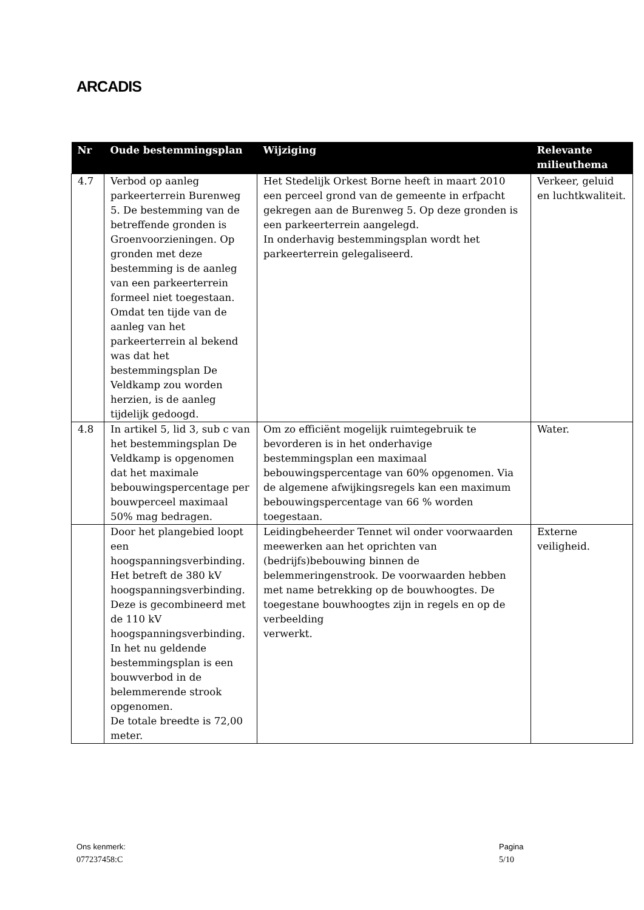ARCADIS
| Nr | Oude bestemmingsplan | Wijziging | Relevante milieuthema |
| --- | --- | --- | --- |
| 4.7 | Verbod op aanleg parkeerterrein Burenweg 5. De bestemming van de betreffende gronden is Groenvoorzieningen. Op gronden met deze bestemming is de aanleg van een parkeerterrein formeel niet toegestaan. Omdat ten tijde van de aanleg van het parkeerterrein al bekend was dat het bestemmingsplan De Veldkamp zou worden herzien, is de aanleg tijdelijk gedoogd. | Het Stedelijk Orkest Borne heeft in maart 2010 een perceel grond van de gemeente in erfpacht gekregen aan de Burenweg 5. Op deze gronden is een parkeerterrein aangelegd. In onderhavig bestemmingsplan wordt het parkeerterrein gelegaliseerd. | Verkeer, geluid en luchtkwaliteit. |
| 4.8 | In artikel 5, lid 3, sub c van het bestemmingsplan De Veldkamp is opgenomen dat het maximale bebouwingspercentage per bouwperceel maximaal 50% mag bedragen. | Om zo efficiënt mogelijk ruimtegebruik te bevorderen is in het onderhavige bestemmingsplan een maximaal bebouwingspercentage van 60% opgenomen. Via de algemene afwijkingsregels kan een maximum bebouwingspercentage van 66 % worden toegestaan. | Water. |
| | Door het plangebied loopt een hoogspanningsverbinding. Het betreft de 380 kV hoogspanningsverbinding. Deze is gecombineerd met de 110 kV hoogspanningsverbinding. In het nu geldende bestemmingsplan is een bouwverbod in de belemmerende strook opgenomen. De totale breedte is 72,00 meter. | Leidingbeheerder Tennet wil onder voorwaarden meewerken aan het oprichten van (bedrijfs)bebouwing binnen de belemmeringenstrook. De voorwaarden hebben met name betrekking op de bouwhoogtes. De toegestane bouwhoogtes zijn in regels en op de verbeelding verwerkt. | Externe veiligheid. |
Ons kenmerk:
077237458:C
Pagina
5/10